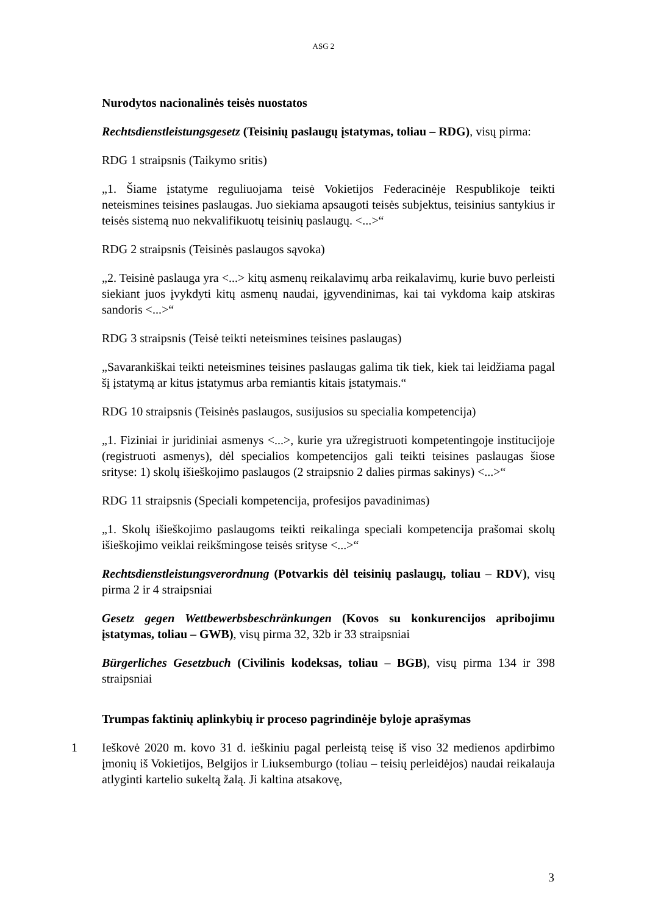ASG 2
Nurodytos nacionalinės teisės nuostatos
Rechtsdienstleistungsgesetz (Teisinių paslaugų įstatymas, toliau – RDG), visų pirma:
RDG 1 straipsnis (Taikymo sritis)
„1. Šiame įstatyme reguliuojama teisė Vokietijos Federacinėje Respublikoje teikti neteismines teisines paslaugas. Juo siekiama apsaugoti teisės subjektus, teisinius santykius ir teisės sistemą nuo nekvalifikuotų teisinių paslaugų. <...>“
RDG 2 straipsnis (Teisinės paslaugos sąvoka)
„2. Teisinė paslauga yra <...> kitų asmenų reikalavimų arba reikalavimų, kurie buvo perleisti siekiant juos įvykdyti kitų asmenų naudai, įgyvendinimas, kai tai vykdoma kaip atskiras sandoris <...>“
RDG 3 straipsnis (Teisė teikti neteismines teisines paslaugas)
„Savarankiškai teikti neteismines teisines paslaugas galima tik tiek, kiek tai leidžiama pagal šį įstatymą ar kitus įstatymus arba remiantis kitais įstatymais.“
RDG 10 straipsnis (Teisinės paslaugos, susijusios su specialia kompetencija)
„1. Fiziniai ir juridiniai asmenys <...>, kurie yra užregistruoti kompetentingoje institucijoje (registruoti asmenys), dėl specialios kompetencijos gali teikti teisines paslaugas šiose srityse: 1) skolų išieškojimo paslaugos (2 straipsnio 2 dalies pirmas sakinys) <...>“
RDG 11 straipsnis (Speciali kompetencija, profesijos pavadinimas)
„1. Skolų išieškojimo paslaugoms teikti reikalinga speciali kompetencija prašomai skolų išieškojimo veiklai reikšmingose teisės srityse <...>“
Rechtsdienstleistungsverordnung (Potvarkis dėl teisinių paslaugų, toliau – RDV), visų pirma 2 ir 4 straipsniai
Gesetz gegen Wettbewerbsbeschränkungen (Kovos su konkurencijos apribojimu įstatymas, toliau – GWB), visų pirma 32, 32b ir 33 straipsniai
Bürgerliches Gesetzbuch (Civilinis kodeksas, toliau – BGB), visų pirma 134 ir 398 straipsniai
Trumpas faktinių aplinkybių ir proceso pagrindinėje byloje aprašymas
1 Ieškovė 2020 m. kovo 31 d. ieškiniu pagal perleistą teisę iš viso 32 medienos apdirbimo įmonių iš Vokietijos, Belgijos ir Liuksemburgo (toliau – teisių perleidėjos) naudai reikalauja atlyginti kartelio sukeltą žalą. Ji kaltina atsakovę,
3